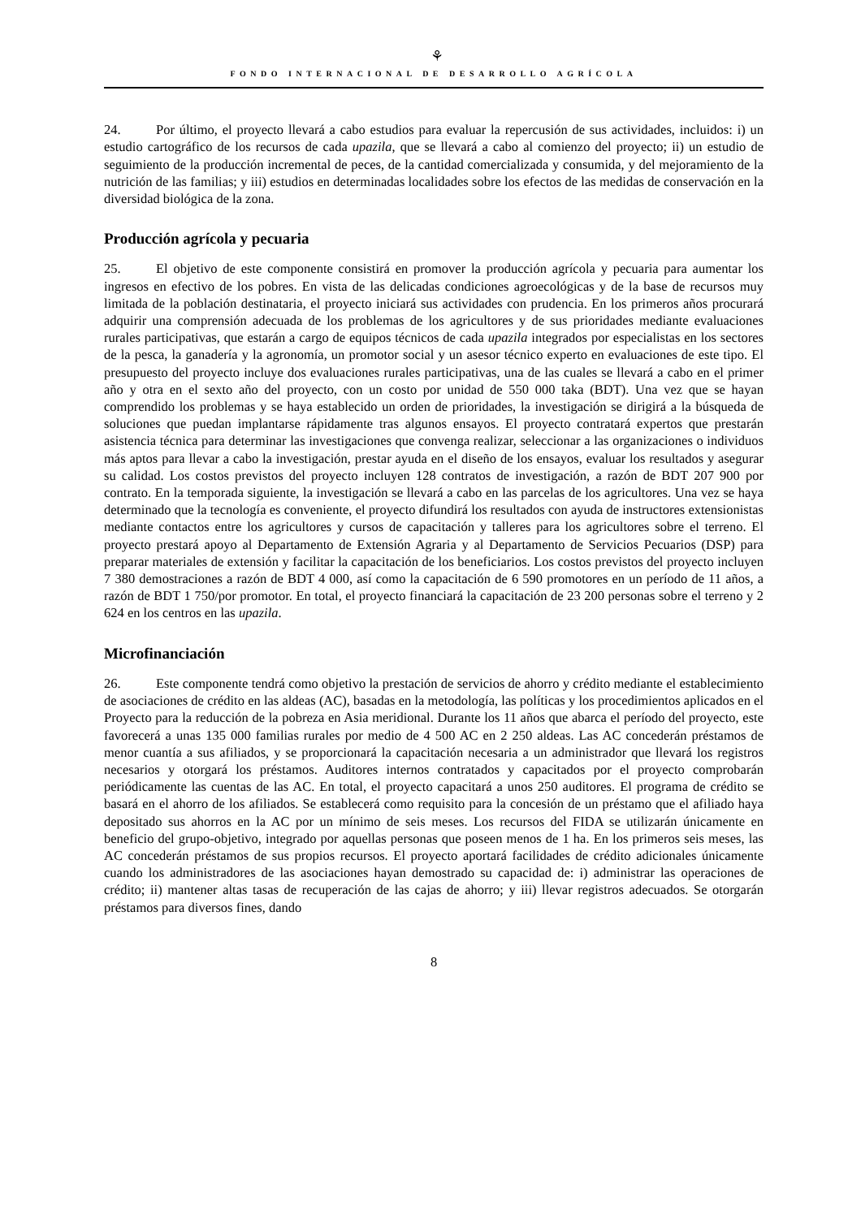⚘
FONDO INTERNACIONAL DE DESARROLLO AGRÍCOLA
24. Por último, el proyecto llevará a cabo estudios para evaluar la repercusión de sus actividades, incluidos: i) un estudio cartográfico de los recursos de cada upazila, que se llevará a cabo al comienzo del proyecto; ii) un estudio de seguimiento de la producción incremental de peces, de la cantidad comercializada y consumida, y del mejoramiento de la nutrición de las familias; y iii) estudios en determinadas localidades sobre los efectos de las medidas de conservación en la diversidad biológica de la zona.
Producción agrícola y pecuaria
25. El objetivo de este componente consistirá en promover la producción agrícola y pecuaria para aumentar los ingresos en efectivo de los pobres. En vista de las delicadas condiciones agroecológicas y de la base de recursos muy limitada de la población destinataria, el proyecto iniciará sus actividades con prudencia. En los primeros años procurará adquirir una comprensión adecuada de los problemas de los agricultores y de sus prioridades mediante evaluaciones rurales participativas, que estarán a cargo de equipos técnicos de cada upazila integrados por especialistas en los sectores de la pesca, la ganadería y la agronomía, un promotor social y un asesor técnico experto en evaluaciones de este tipo. El presupuesto del proyecto incluye dos evaluaciones rurales participativas, una de las cuales se llevará a cabo en el primer año y otra en el sexto año del proyecto, con un costo por unidad de 550 000 taka (BDT). Una vez que se hayan comprendido los problemas y se haya establecido un orden de prioridades, la investigación se dirigirá a la búsqueda de soluciones que puedan implantarse rápidamente tras algunos ensayos. El proyecto contratará expertos que prestarán asistencia técnica para determinar las investigaciones que convenga realizar, seleccionar a las organizaciones o individuos más aptos para llevar a cabo la investigación, prestar ayuda en el diseño de los ensayos, evaluar los resultados y asegurar su calidad. Los costos previstos del proyecto incluyen 128 contratos de investigación, a razón de BDT 207 900 por contrato. En la temporada siguiente, la investigación se llevará a cabo en las parcelas de los agricultores. Una vez se haya determinado que la tecnología es conveniente, el proyecto difundirá los resultados con ayuda de instructores extensionistas mediante contactos entre los agricultores y cursos de capacitación y talleres para los agricultores sobre el terreno. El proyecto prestará apoyo al Departamento de Extensión Agraria y al Departamento de Servicios Pecuarios (DSP) para preparar materiales de extensión y facilitar la capacitación de los beneficiarios. Los costos previstos del proyecto incluyen 7 380 demostraciones a razón de BDT 4 000, así como la capacitación de 6 590 promotores en un período de 11 años, a razón de BDT 1 750/por promotor. En total, el proyecto financiará la capacitación de 23 200 personas sobre el terreno y 2 624 en los centros en las upazila.
Microfinanciación
26. Este componente tendrá como objetivo la prestación de servicios de ahorro y crédito mediante el establecimiento de asociaciones de crédito en las aldeas (AC), basadas en la metodología, las políticas y los procedimientos aplicados en el Proyecto para la reducción de la pobreza en Asia meridional. Durante los 11 años que abarca el período del proyecto, este favorecerá a unas 135 000 familias rurales por medio de 4 500 AC en 2 250 aldeas. Las AC concederán préstamos de menor cuantía a sus afiliados, y se proporcionará la capacitación necesaria a un administrador que llevará los registros necesarios y otorgará los préstamos. Auditores internos contratados y capacitados por el proyecto comprobarán periódicamente las cuentas de las AC. En total, el proyecto capacitará a unos 250 auditores. El programa de crédito se basará en el ahorro de los afiliados. Se establecerá como requisito para la concesión de un préstamo que el afiliado haya depositado sus ahorros en la AC por un mínimo de seis meses. Los recursos del FIDA se utilizarán únicamente en beneficio del grupo-objetivo, integrado por aquellas personas que poseen menos de 1 ha. En los primeros seis meses, las AC concederán préstamos de sus propios recursos. El proyecto aportará facilidades de crédito adicionales únicamente cuando los administradores de las asociaciones hayan demostrado su capacidad de: i) administrar las operaciones de crédito; ii) mantener altas tasas de recuperación de las cajas de ahorro; y iii) llevar registros adecuados. Se otorgarán préstamos para diversos fines, dando
8